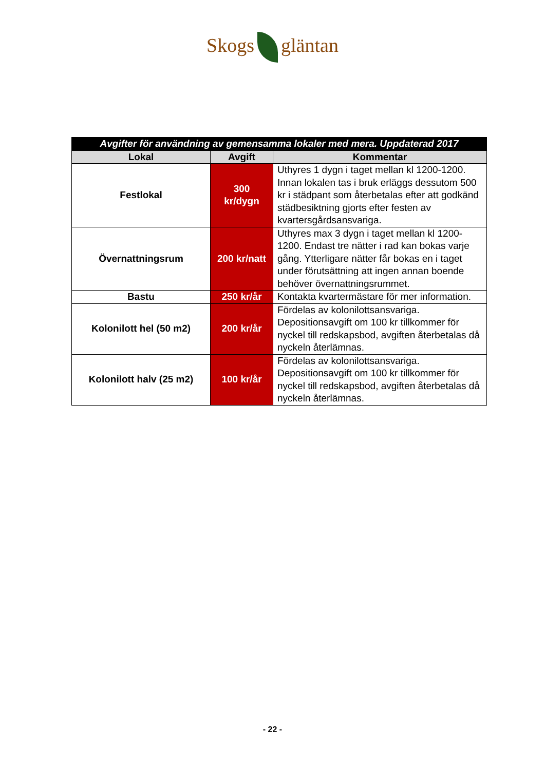Skogs gläntan
| Avgifter för användning av gemensamma lokaler med mera. Uppdaterad 2017 | | |
| Lokal | Avgift | Kommentar |
| Festlokal | 300 kr/dygn | Uthyres 1 dygn i taget mellan kl 1200-1200. Innan lokalen tas i bruk erläggs dessutom 500 kr i städpant som återbetalas efter att godkänd städbesiktning gjorts efter festen av kvartersgårdsansvariga. |
| Övernattningsrum | 200 kr/natt | Uthyres max 3 dygn i taget mellan kl 1200-1200. Endast tre nätter i rad kan bokas varje gång. Ytterligare nätter får bokas en i taget under förutsättning att ingen annan boende behöver övernattningsrummet. |
| Bastu | 250 kr/år | Kontakta kvartermästare för mer information. |
| Kolonilott hel (50 m2) | 200 kr/år | Fördelas av kolonilottsansvariga. Depositionsavgift om 100 kr tillkommer för nyckel till redskapsbod, avgiften återbetalas då nyckeln återlämnas. |
| Kolonilott halv (25 m2) | 100 kr/år | Fördelas av kolonilottsansvariga. Depositionsavgift om 100 kr tillkommer för nyckel till redskapsbod, avgiften återbetalas då nyckeln återlämnas. |
- 22 -